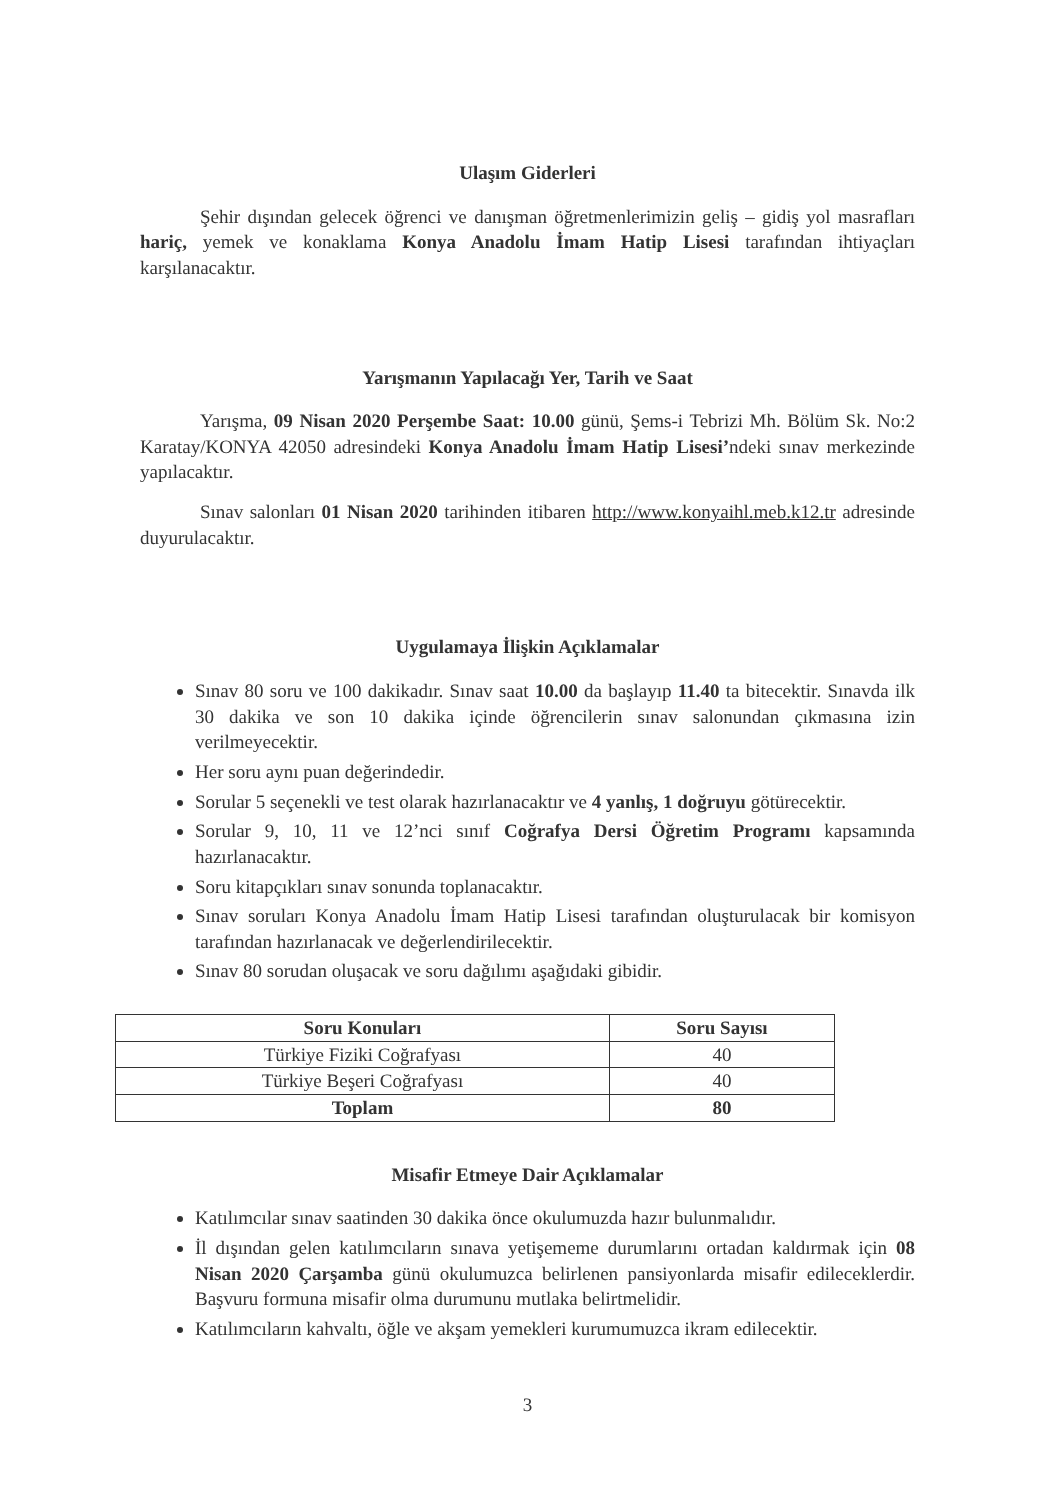Ulaşım Giderleri
Şehir dışından gelecek öğrenci ve danışman öğretmenlerimizin geliş – gidiş yol masrafları hariç, yemek ve konaklama Konya Anadolu İmam Hatip Lisesi tarafından ihtiyaçları karşılanacaktır.
Yarışmanın Yapılacağı Yer, Tarih ve Saat
Yarışma, 09 Nisan 2020 Perşembe Saat: 10.00 günü, Şems-i Tebrizi Mh. Bölüm Sk. No:2 Karatay/KONYA 42050 adresindeki Konya Anadolu İmam Hatip Lisesi’ndeki sınav merkezinde yapılacaktır.
Sınav salonları 01 Nisan 2020 tarihinden itibaren http://www.konyaihl.meb.k12.tr adresinde duyurulacaktır.
Uygulamaya İlişkin Açıklamalar
Sınav 80 soru ve 100 dakikadır. Sınav saat 10.00 da başlayıp 11.40 ta bitecektir. Sınavda ilk 30 dakika ve son 10 dakika içinde öğrencilerin sınav salonundan çıkmasına izin verilmeyecektir.
Her soru aynı puan değerindedir.
Sorular 5 seçenekli ve test olarak hazırlanacaktır ve 4 yanlış, 1 doğruyu götürecektir.
Sorular 9, 10, 11 ve 12’nci sınıf Coğrafya Dersi Öğretim Programı kapsamında hazırlanacaktır.
Soru kitapçıkları sınav sonunda toplanacaktır.
Sınav soruları Konya Anadolu İmam Hatip Lisesi tarafından oluşturulacak bir komisyon tarafından hazırlanacak ve değerlendirilecektir.
Sınav 80 sorudan oluşacak ve soru dağılımı aşağıdaki gibidir.
| Soru Konuları | Soru Sayısı |
| --- | --- |
| Türkiye Fiziki Coğrafyası | 40 |
| Türkiye Beşeri Coğrafyası | 40 |
| Toplam | 80 |
Misafir Etmeye Dair Açıklamalar
Katılımcılar sınav saatinden 30 dakika önce okulumuzda hazır bulunmalıdır.
İl dışından gelen katılımcıların sınava yetişememe durumlarını ortadan kaldırmak için 08 Nisan 2020 Çarşamba günü okulumuzca belirlenen pansiyonlarda misafir edileceklerdir. Başvuru formuna misafir olma durumunu mutlaka belirtmelidir.
Katılımcıların kahvaltı, öğle ve akşam yemekleri kurumumuzca ikram edilecektir.
3